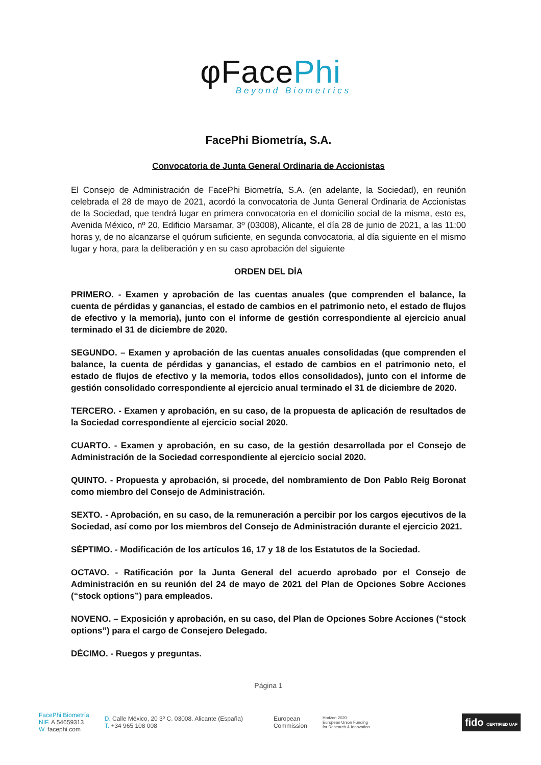φFacePhi
Beyond Biometrics
FacePhi Biometría, S.A.
Convocatoria de Junta General Ordinaria de Accionistas
El Consejo de Administración de FacePhi Biometría, S.A. (en adelante, la Sociedad), en reunión celebrada el 28 de mayo de 2021, acordó la convocatoria de Junta General Ordinaria de Accionistas de la Sociedad, que tendrá lugar en primera convocatoria en el domicilio social de la misma, esto es, Avenida México, nº 20, Edificio Marsamar, 3º (03008), Alicante, el día 28 de junio de 2021, a las 11:00 horas y, de no alcanzarse el quórum suficiente, en segunda convocatoria, al día siguiente en el mismo lugar y hora, para la deliberación y en su caso aprobación del siguiente
ORDEN DEL DÍA
PRIMERO. - Examen y aprobación de las cuentas anuales (que comprenden el balance, la cuenta de pérdidas y ganancias, el estado de cambios en el patrimonio neto, el estado de flujos de efectivo y la memoria), junto con el informe de gestión correspondiente al ejercicio anual terminado el 31 de diciembre de 2020.
SEGUNDO. – Examen y aprobación de las cuentas anuales consolidadas (que comprenden el balance, la cuenta de pérdidas y ganancias, el estado de cambios en el patrimonio neto, el estado de flujos de efectivo y la memoria, todos ellos consolidados), junto con el informe de gestión consolidado correspondiente al ejercicio anual terminado el 31 de diciembre de 2020.
TERCERO. - Examen y aprobación, en su caso, de la propuesta de aplicación de resultados de la Sociedad correspondiente al ejercicio social 2020.
CUARTO. - Examen y aprobación, en su caso, de la gestión desarrollada por el Consejo de Administración de la Sociedad correspondiente al ejercicio social 2020.
QUINTO. - Propuesta y aprobación, si procede, del nombramiento de Don Pablo Reig Boronat como miembro del Consejo de Administración.
SEXTO. - Aprobación, en su caso, de la remuneración a percibir por los cargos ejecutivos de la Sociedad, así como por los miembros del Consejo de Administración durante el ejercicio 2021.
SÉPTIMO. - Modificación de los artículos 16, 17 y 18 de los Estatutos de la Sociedad.
OCTAVO. - Ratificación por la Junta General del acuerdo aprobado por el Consejo de Administración en su reunión del 24 de mayo de 2021 del Plan de Opciones Sobre Acciones (“stock options”) para empleados.
NOVENO. – Exposición y aprobación, en su caso, del Plan de Opciones Sobre Acciones (“stock options”) para el cargo de Consejero Delegado.
DÉCIMO. - Ruegos y preguntas.
Página 1
FacePhi Biometría
NIF. A 54659313
W. facephi.com
D. Calle México, 20 3º C. 03008. Alicante (España)
T. +34 965 108 008
European
Commission
Horizon 2020
European Union Funding
for Research & Innovation
fido CERTIFIED UAF